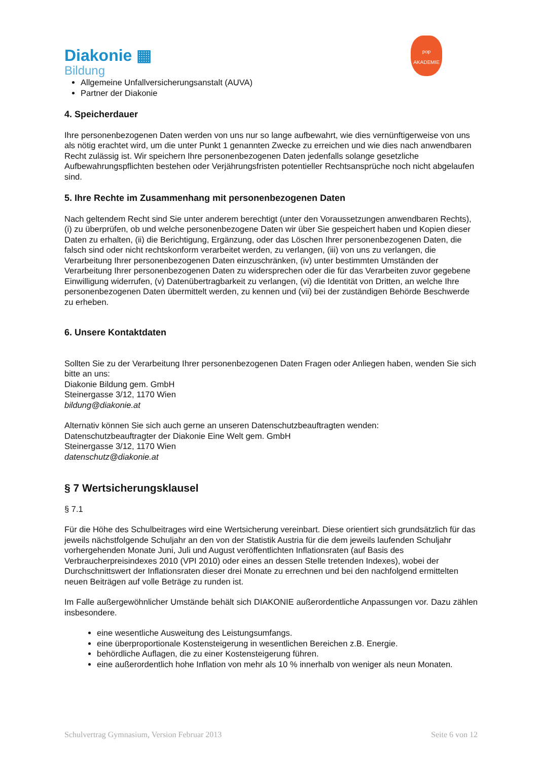Diakonie ▦
Bildung
pop
AKADEMIE
Allgemeine Unfallversicherungsanstalt (AUVA)
Partner der Diakonie
4. Speicherdauer
Ihre personenbezogenen Daten werden von uns nur so lange aufbewahrt, wie dies vernünftigerweise von uns als nötig erachtet wird, um die unter Punkt 1 genannten Zwecke zu erreichen und wie dies nach anwendbaren Recht zulässig ist. Wir speichern Ihre personenbezogenen Daten jedenfalls solange gesetzliche Aufbewahrungspflichten bestehen oder Verjährungsfristen potentieller Rechtsansprüche noch nicht abgelaufen sind.
5. Ihre Rechte im Zusammenhang mit personenbezogenen Daten
Nach geltendem Recht sind Sie unter anderem berechtigt (unter den Voraussetzungen anwendbaren Rechts), (i) zu überprüfen, ob und welche personenbezogene Daten wir über Sie gespeichert haben und Kopien dieser Daten zu erhalten, (ii) die Berichtigung, Ergänzung, oder das Löschen Ihrer personenbezogenen Daten, die falsch sind oder nicht rechtskonform verarbeitet werden, zu verlangen, (iii) von uns zu verlangen, die Verarbeitung Ihrer personenbezogenen Daten einzuschränken, (iv) unter bestimmten Umständen der Verarbeitung Ihrer personenbezogenen Daten zu widersprechen oder die für das Verarbeiten zuvor gegebene Einwilligung widerrufen, (v) Datenübertragbarkeit zu verlangen, (vi) die Identität von Dritten, an welche Ihre personenbezogenen Daten übermittelt werden, zu kennen und (vii) bei der zuständigen Behörde Beschwerde zu erheben.
6. Unsere Kontaktdaten
Sollten Sie zu der Verarbeitung Ihrer personenbezogenen Daten Fragen oder Anliegen haben, wenden Sie sich bitte an uns:
Diakonie Bildung gem. GmbH
Steinergasse 3/12, 1170 Wien
bildung@diakonie.at
Alternativ können Sie sich auch gerne an unseren Datenschutzbeauftragten wenden:
Datenschutzbeauftragter der Diakonie Eine Welt gem. GmbH
Steinergasse 3/12, 1170 Wien
datenschutz@diakonie.at
§ 7 Wertsicherungsklausel
§ 7.1
Für die Höhe des Schulbeitrages wird eine Wertsicherung vereinbart. Diese orientiert sich grundsätzlich für das jeweils nächstfolgende Schuljahr an den von der Statistik Austria für die dem jeweils laufenden Schuljahr vorhergehenden Monate Juni, Juli und August veröffentlichten Inflationsraten (auf Basis des Verbraucherpreisindexes 2010 (VPI 2010) oder eines an dessen Stelle tretenden Indexes), wobei der Durchschnittswert der Inflationsraten dieser drei Monate zu errechnen und bei den nachfolgend ermittelten neuen Beiträgen auf volle Beträge zu runden ist.
Im Falle außergewöhnlicher Umstände behält sich DIAKONIE außerordentliche Anpassungen vor. Dazu zählen insbesondere.
eine wesentliche Ausweitung des Leistungsumfangs.
eine überproportionale Kostensteigerung in wesentlichen Bereichen z.B. Energie.
behördliche Auflagen, die zu einer Kostensteigerung führen.
eine außerordentlich hohe Inflation von mehr als 10 % innerhalb von weniger als neun Monaten.
Schulvertrag Gymnasium, Version Februar 2013 Seite 6 von 12